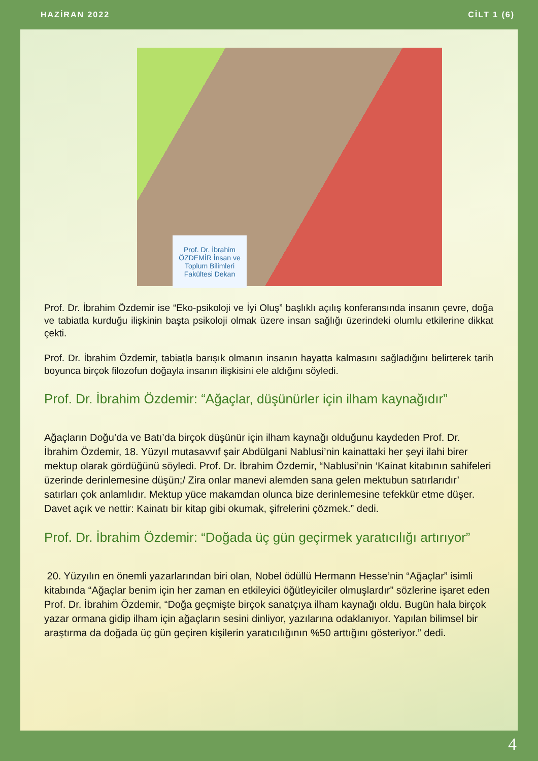HAZİRAN 2022 CİLT 1 (6)
Prof. Dr. İbrahim ÖZDEMİR İnsan ve Toplum Bilimleri Fakültesi Dekan
Prof. Dr. İbrahim Özdemir ise “Eko-psikoloji ve İyi Oluş” başlıklı açılış konferansında insanın çevre, doğa ve tabiatla kurduğu ilişkinin başta psikoloji olmak üzere insan sağlığı üzerindeki olumlu etkilerine dikkat çekti.
Prof. Dr. İbrahim Özdemir, tabiatla barışık olmanın insanın hayatta kalmasını sağladığını belirterek tarih boyunca birçok filozofun doğayla insanın ilişkisini ele aldığını söyledi.
Prof. Dr. İbrahim Özdemir: “Ağaçlar, düşünürler için ilham kaynağıdır”
Ağaçların Doğu’da ve Batı’da birçok düşünür için ilham kaynağı olduğunu kaydeden Prof. Dr. İbrahim Özdemir, 18. Yüzyıl mutasavvıf şair Abdülgani Nablusi’nin kainattaki her şeyi ilahi birer mektup olarak gördüğünü söyledi. Prof. Dr. İbrahim Özdemir, “Nablusi’nin ‘Kainat kitabının sahifeleri üzerinde derinlemesine düşün;/ Zira onlar manevi alemden sana gelen mektubun satırlarıdır’ satırları çok anlamlıdır. Mektup yüce makamdan olunca bize derinlemesine tefekkür etme düşer. Davet açık ve nettir: Kainatı bir kitap gibi okumak, şifrelerini çözmek.” dedi.
Prof. Dr. İbrahim Özdemir: “Doğada üç gün geçirmek yaratıcılığı artırıyor”
20. Yüzyılın en önemli yazarlarından biri olan, Nobel ödüllü Hermann Hesse’nin “Ağaçlar” isimli kitabında “Ağaçlar benim için her zaman en etkileyici öğütleyiciler olmuşlardır” sözlerine işaret eden Prof. Dr. İbrahim Özdemir, “Doğa geçmişte birçok sanatçıya ilham kaynağı oldu. Bugün hala birçok yazar ormana gidip ilham için ağaçların sesini dinliyor, yazılarına odaklanıyor. Yapılan bilimsel bir araştırma da doğada üç gün geçiren kişilerin yaratıcılığının %50 arttığını gösteriyor.” dedi.
4